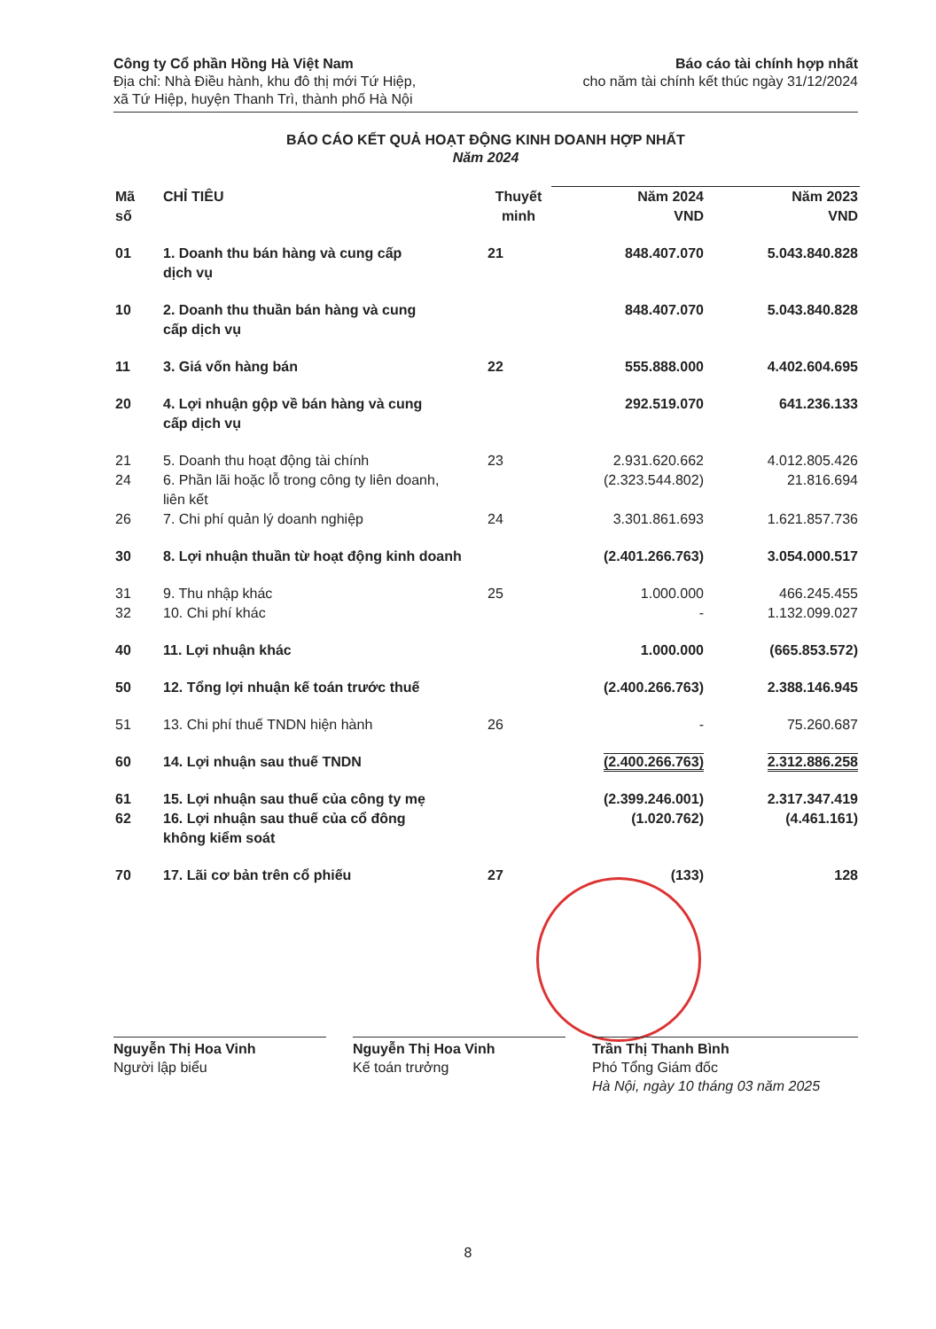Công ty Cổ phần Hồng Hà Việt Nam
Địa chỉ: Nhà Điều hành, khu đô thị mới Tứ Hiệp,
xã Tứ Hiệp, huyện Thanh Trì, thành phố Hà Nội
Báo cáo tài chính hợp nhất
cho năm tài chính kết thúc ngày 31/12/2024
BÁO CÁO KẾT QUẢ HOẠT ĐỘNG KINH DOANH HỢP NHẤT
Năm 2024
| Mã số | CHỈ TIÊU | Thuyết minh | Năm 2024 VND | Năm 2023 VND |
| --- | --- | --- | --- | --- |
| 01 | 1. Doanh thu bán hàng và cung cấp dịch vụ | 21 | 848.407.070 | 5.043.840.828 |
| 10 | 2. Doanh thu thuần bán hàng và cung cấp dịch vụ | | 848.407.070 | 5.043.840.828 |
| 11 | 3. Giá vốn hàng bán | 22 | 555.888.000 | 4.402.604.695 |
| 20 | 4. Lợi nhuận gộp về bán hàng và cung cấp dịch vụ | | 292.519.070 | 641.236.133 |
| 21 | 5. Doanh thu hoạt động tài chính | 23 | 2.931.620.662 | 4.012.805.426 |
| 24 | 6. Phần lãi hoặc lỗ trong công ty liên doanh, liên kết | | (2.323.544.802) | 21.816.694 |
| 26 | 7. Chi phí quản lý doanh nghiệp | 24 | 3.301.861.693 | 1.621.857.736 |
| 30 | 8. Lợi nhuận thuần từ hoạt động kinh doanh | | (2.401.266.763) | 3.054.000.517 |
| 31 | 9. Thu nhập khác | 25 | 1.000.000 | 466.245.455 |
| 32 | 10. Chi phí khác | | - | 1.132.099.027 |
| 40 | 11. Lợi nhuận khác | | 1.000.000 | (665.853.572) |
| 50 | 12. Tổng lợi nhuận kế toán trước thuế | | (2.400.266.763) | 2.388.146.945 |
| 51 | 13. Chi phí thuế TNDN hiện hành | 26 | - | 75.260.687 |
| 60 | 14. Lợi nhuận sau thuế TNDN | | (2.400.266.763) | 2.312.886.258 |
| 61 | 15. Lợi nhuận sau thuế của công ty mẹ | | (2.399.246.001) | 2.317.347.419 |
| 62 | 16. Lợi nhuận sau thuế của cổ đông không kiểm soát | | (1.020.762) | (4.461.161) |
| 70 | 17. Lãi cơ bản trên cổ phiếu | 27 | (133) | 128 |
Nguyễn Thị Hoa Vinh
Người lập biểu
Nguyễn Thị Hoa Vinh
Kế toán trưởng
Trần Thị Thanh Bình
Phó Tổng Giám đốc
Hà Nội, ngày 10 tháng 03 năm 2025
8